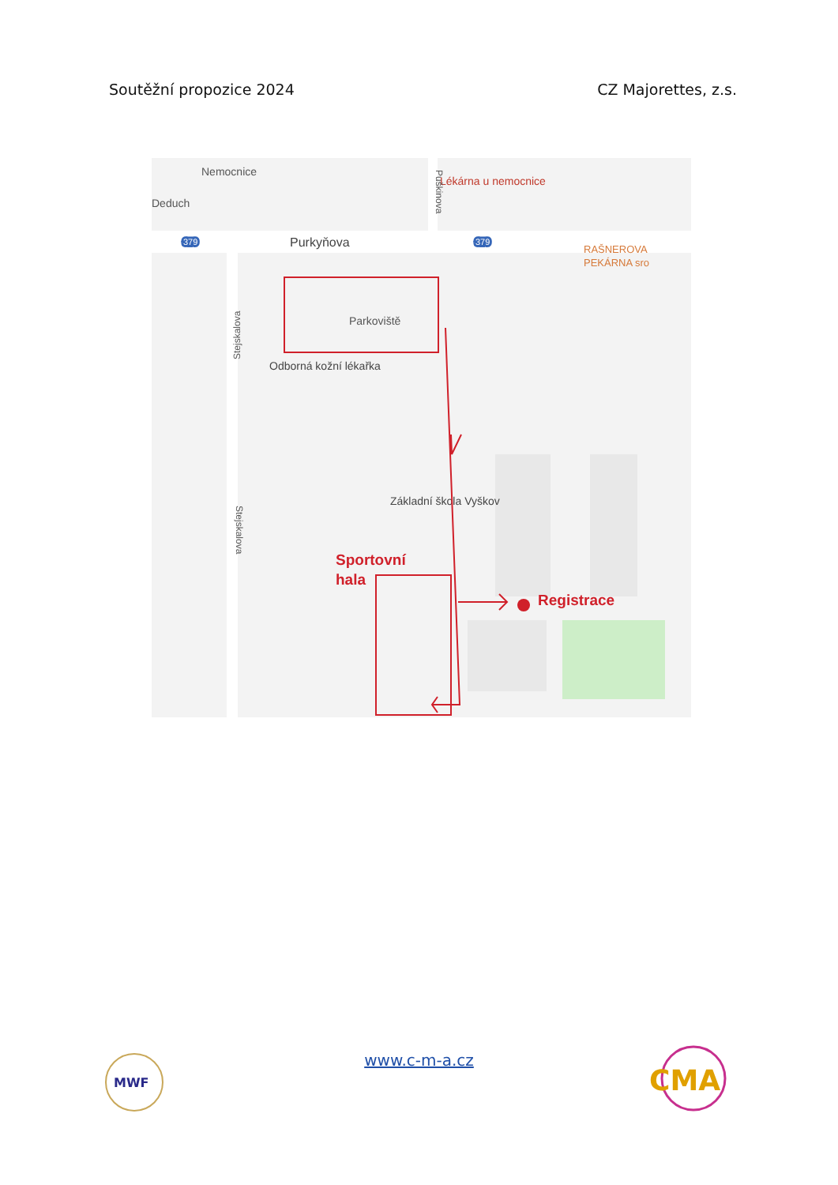Soutěžní propozice 2024 CZ Majorettes, z.s.
Nemocnice
Deduch
Purkyňova
379
379
Lékárna u nemocnice
RAŠNEROVA
PEKÁRNA sro
Parkoviště
Odborná kožní lékařka
Základní škola Vyškov
Sportovní
hala
Registrace
Puškinova
Stejskalova
Stejskalova
MWF
www.c-m-a.cz
CMA